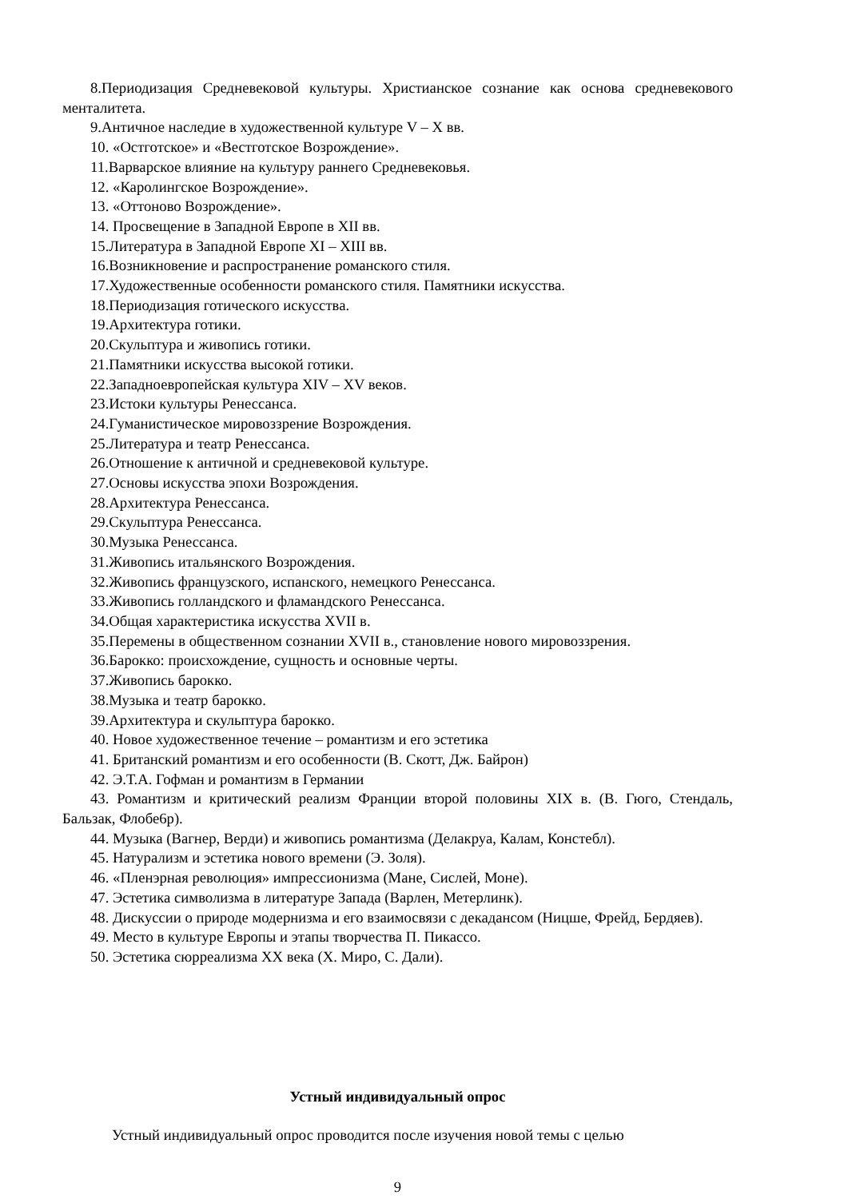8.Периодизация Средневековой культуры. Христианское сознание как основа средневекового менталитета.
9.Античное наследие в художественной культуре V – X вв.
10. «Остготское» и «Вестготское Возрождение».
11.Варварское влияние на культуру раннего Средневековья.
12. «Каролингское Возрождение».
13. «Оттоново Возрождение».
14. Просвещение в Западной Европе в XII вв.
15.Литература в Западной Европе XI – XIII вв.
16.Возникновение и распространение романского стиля.
17.Художественные особенности романского стиля. Памятники искусства.
18.Периодизация готического искусства.
19.Архитектура готики.
20.Скульптура и живопись готики.
21.Памятники искусства высокой готики.
22.Западноевропейская культура XIV – XV веков.
23.Истоки культуры Ренессанса.
24.Гуманистическое мировоззрение Возрождения.
25.Литература и театр Ренессанса.
26.Отношение к античной и средневековой культуре.
27.Основы искусства эпохи Возрождения.
28.Архитектура Ренессанса.
29.Скульптура Ренессанса.
30.Музыка Ренессанса.
31.Живопись итальянского Возрождения.
32.Живопись французского, испанского, немецкого Ренессанса.
33.Живопись голландского и фламандского Ренессанса.
34.Общая характеристика искусства XVII в.
35.Перемены в общественном сознании XVII в., становление нового мировоззрения.
36.Барокко: происхождение, сущность и основные черты.
37.Живопись барокко.
38.Музыка и театр барокко.
39.Архитектура и скульптура барокко.
40. Новое художественное течение – романтизм и его эстетика
41. Британский романтизм и его особенности (В. Скотт, Дж. Байрон)
42. Э.Т.А. Гофман и романтизм в Германии
43. Романтизм и критический реализм Франции второй половины XIX в. (В. Гюго, Стендаль, Бальзак, Флобе6р).
44. Музыка (Вагнер, Верди) и живопись романтизма (Делакруа, Калам, Констебл).
45. Натурализм и эстетика нового времени (Э. Золя).
46. «Пленэрная революция» импрессионизма (Мане, Сислей, Моне).
47. Эстетика символизма в литературе Запада (Варлен, Метерлинк).
48. Дискуссии о природе модернизма и его взаимосвязи с декадансом (Ницше, Фрейд, Бердяев).
49. Место в культуре Европы и этапы творчества П. Пикассо.
50. Эстетика сюрреализма XX века (Х. Миро, С. Дали).
Устный индивидуальный опрос
Устный индивидуальный опрос проводится после изучения новой темы с целью
9